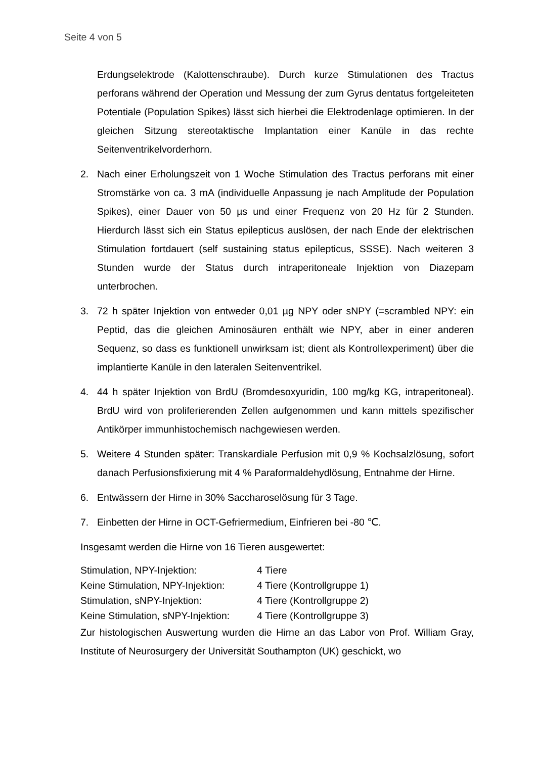Seite 4 von 5
Erdungselektrode (Kalottenschraube). Durch kurze Stimulationen des Tractus perforans während der Operation und Messung der zum Gyrus dentatus fortgeleiteten Potentiale (Population Spikes) lässt sich hierbei die Elektrodenlage optimieren. In der gleichen Sitzung stereotaktische Implantation einer Kanüle in das rechte Seitenventrikelvorderhorn.
2. Nach einer Erholungszeit von 1 Woche Stimulation des Tractus perforans mit einer Stromstärke von ca. 3 mA (individuelle Anpassung je nach Amplitude der Population Spikes), einer Dauer von 50 µs und einer Frequenz von 20 Hz für 2 Stunden. Hierdurch lässt sich ein Status epilepticus auslösen, der nach Ende der elektrischen Stimulation fortdauert (self sustaining status epilepticus, SSSE). Nach weiteren 3 Stunden wurde der Status durch intraperitoneale Injektion von Diazepam unterbrochen.
3. 72 h später Injektion von entweder 0,01 µg NPY oder sNPY (=scrambled NPY: ein Peptid, das die gleichen Aminosäuren enthält wie NPY, aber in einer anderen Sequenz, so dass es funktionell unwirksam ist; dient als Kontrollexperiment) über die implantierte Kanüle in den lateralen Seitenventrikel.
4. 44 h später Injektion von BrdU (Bromdesoxyuridin, 100 mg/kg KG, intraperitoneal). BrdU wird von proliferierenden Zellen aufgenommen und kann mittels spezifischer Antikörper immunhistochemisch nachgewiesen werden.
5. Weitere 4 Stunden später: Transkardiale Perfusion mit 0,9 % Kochsalzlösung, sofort danach Perfusionsfixierung mit 4 % Paraformaldehydlösung, Entnahme der Hirne.
6. Entwässern der Hirne in 30% Saccharoselösung für 3 Tage.
7. Einbetten der Hirne in OCT-Gefriermedium, Einfrieren bei -80 ℃.
Insgesamt werden die Hirne von 16 Tieren ausgewertet:
| Stimulation, NPY-Injektion: | 4 Tiere |
| Keine Stimulation, NPY-Injektion: | 4 Tiere (Kontrollgruppe 1) |
| Stimulation, sNPY-Injektion: | 4 Tiere (Kontrollgruppe 2) |
| Keine Stimulation, sNPY-Injektion: | 4 Tiere (Kontrollgruppe 3) |
Zur histologischen Auswertung wurden die Hirne an das Labor von Prof. William Gray, Institute of Neurosurgery der Universität Southampton (UK) geschickt, wo